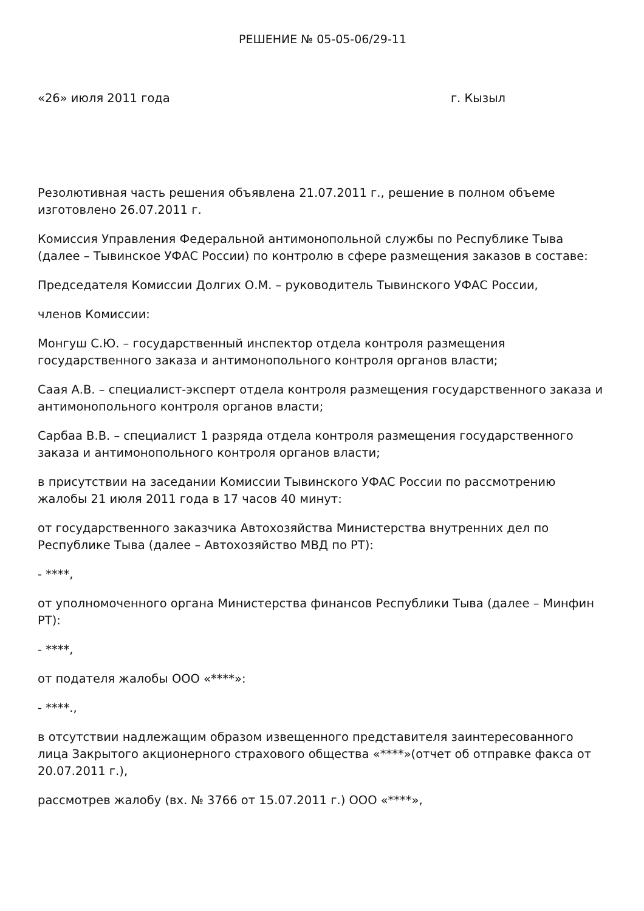РЕШЕНИЕ № 05-05-06/29-11
«26» июля 2011 года г. Кызыл
Резолютивная часть решения объявлена 21.07.2011 г., решение в полном объеме изготовлено 26.07.2011 г.
Комиссия Управления Федеральной антимонопольной службы по Республике Тыва (далее – Тывинское УФАС России) по контролю в сфере размещения заказов в составе:
Председателя Комиссии Долгих О.М. – руководитель Тывинского УФАС России,
членов Комиссии:
Монгуш С.Ю. – государственный инспектор отдела контроля размещения государственного заказа и антимонопольного контроля органов власти;
Саая А.В. – специалист-эксперт отдела контроля размещения государственного заказа и антимонопольного контроля органов власти;
Сарбаа В.В. – специалист 1 разряда отдела контроля размещения государственного заказа и антимонопольного контроля органов власти;
в присутствии на заседании Комиссии Тывинского УФАС России по рассмотрению жалобы 21 июля 2011 года в 17 часов 40 минут:
от государственного заказчика Автохозяйства Министерства внутренних дел по Республике Тыва (далее – Автохозяйство МВД по РТ):
- ****,
от уполномоченного органа Министерства финансов Республики Тыва (далее – Минфин РТ):
- ****,
от подателя жалобы ООО «****»:
- ****.,
в отсутствии надлежащим образом извещенного представителя заинтересованного лица Закрытого акционерного страхового общества «****»(отчет об отправке факса от 20.07.2011 г.),
рассмотрев жалобу (вх. № 3766 от 15.07.2011 г.) ООО «****»,